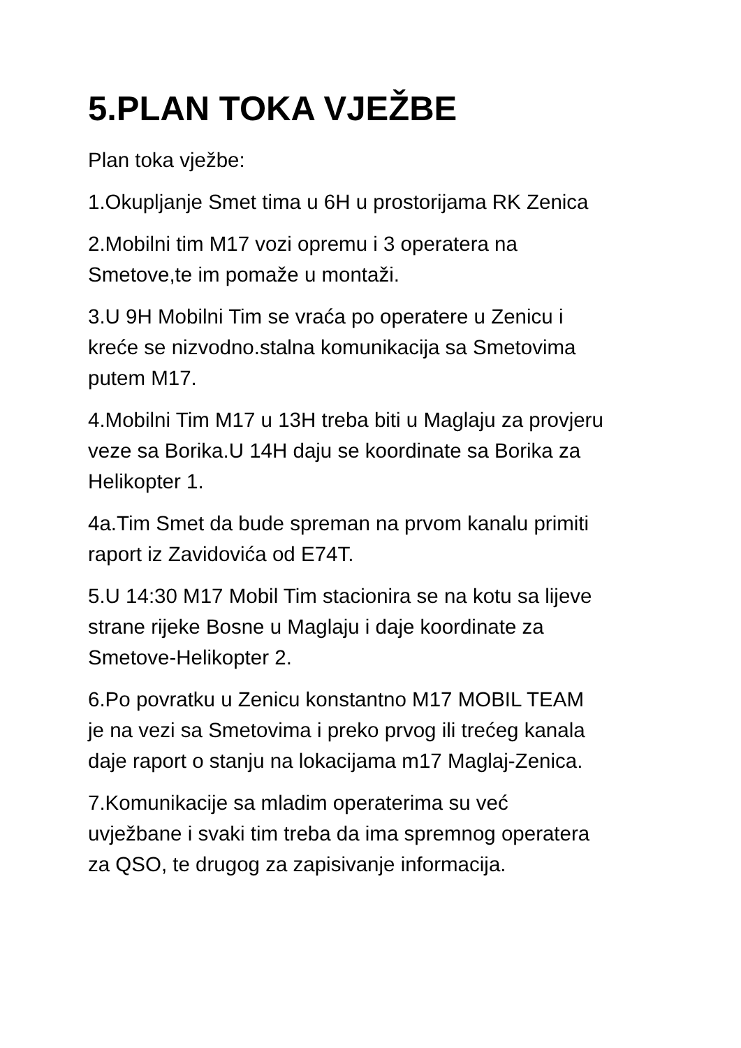5.PLAN TOKA VJEŽBE
Plan toka vježbe:
1.Okupljanje Smet tima u 6H u prostorijama RK Zenica
2.Mobilni tim M17 vozi opremu i 3 operatera na
Smetove,te im pomaže u montaži.
3.U 9H Mobilni Tim se vraća po operatere u Zenicu i
kreće se nizvodno.stalna komunikacija sa Smetovima
putem M17.
4.Mobilni Tim M17 u 13H treba biti u Maglaju za provjeru
veze sa Borika.U 14H daju se koordinate sa Borika za
Helikopter 1.
4a.Tim Smet da bude spreman na prvom kanalu primiti
raport iz Zavidovića od E74T.
5.U 14:30 M17 Mobil Tim stacionira se na kotu sa lijeve
strane rijeke Bosne u Maglaju i daje koordinate za
Smetove-Helikopter 2.
6.Po povratku u Zenicu konstantno M17 MOBIL TEAM
je na vezi sa Smetovima i preko prvog ili trećeg kanala
daje raport o stanju na lokacijama m17 Maglaj-Zenica.
7.Komunikacije sa mladim operaterima su već
uvježbane i svaki tim treba da ima spremnog operatera
za QSO, te drugog za zapisivanje informacija.